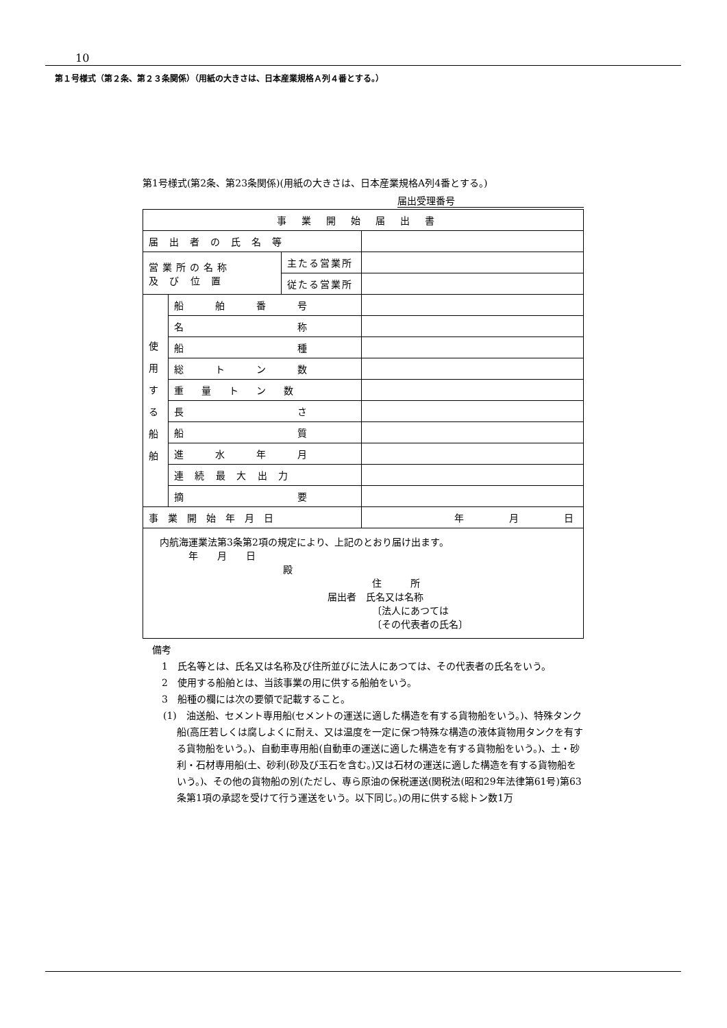10
第１号様式（第２条、第２３条関係）（用紙の大きさは、日本産業規格Ａ列４番とする。）
第1号様式(第2条、第23条関係)(用紙の大きさは、日本産業規格A列4番とする。)
届出受理番号
| 事業開始届出書 | | | |
| 届出者の氏名等 | | | |
| 営業所の名称 及 び 位 置 | | 主たる営業所 | |
| | | 従たる営業所 | |
| 使 用 す る 船 舶 | 船 舶 番 号 | | |
| | 名 称 | | |
| | 船 種 | | |
| | 総 ト ン 数 | | |
| | 重 量 ト ン 数 | | |
| | 長 さ | | |
| | 船 質 | | |
| | 進 水 年 月 | | |
| | 連 続 最 大 出 力 | | |
| | 摘 要 | | |
| 事業開始年月日 | | | 年 月 日 |
| 内航海運業法第3条第2項の規定により、上記のとおり届け出ます。 年 月 日 殿 住 所 届出者 氏名又は名称 〔法人にあつては 〔その代表者の氏名〕 | | | |
　備考
　　1　氏名等とは、氏名又は名称及び住所並びに法人にあつては、その代表者の氏名をいう。
　　2　使用する船舶とは、当該事業の用に供する船舶をいう。
　　3　船種の欄には次の要領で記載すること。
(1)　油送船、セメント専用船(セメントの運送に適した構造を有する貨物船をいう。)、特殊タンク船(高圧若しくは腐しよくに耐え、又は温度を一定に保つ特殊な構造の液体貨物用タンクを有する貨物船をいう。)、自動車専用船(自動車の運送に適した構造を有する貨物船をいう。)、土・砂利・石材専用船(土、砂利(砂及び玉石を含む。)又は石材の運送に適した構造を有する貨物船をいう。)、その他の貨物船の別(ただし、専ら原油の保税運送(関税法(昭和29年法律第61号)第63条第1項の承認を受けて行う運送をいう。以下同じ。)の用に供する総トン数1万